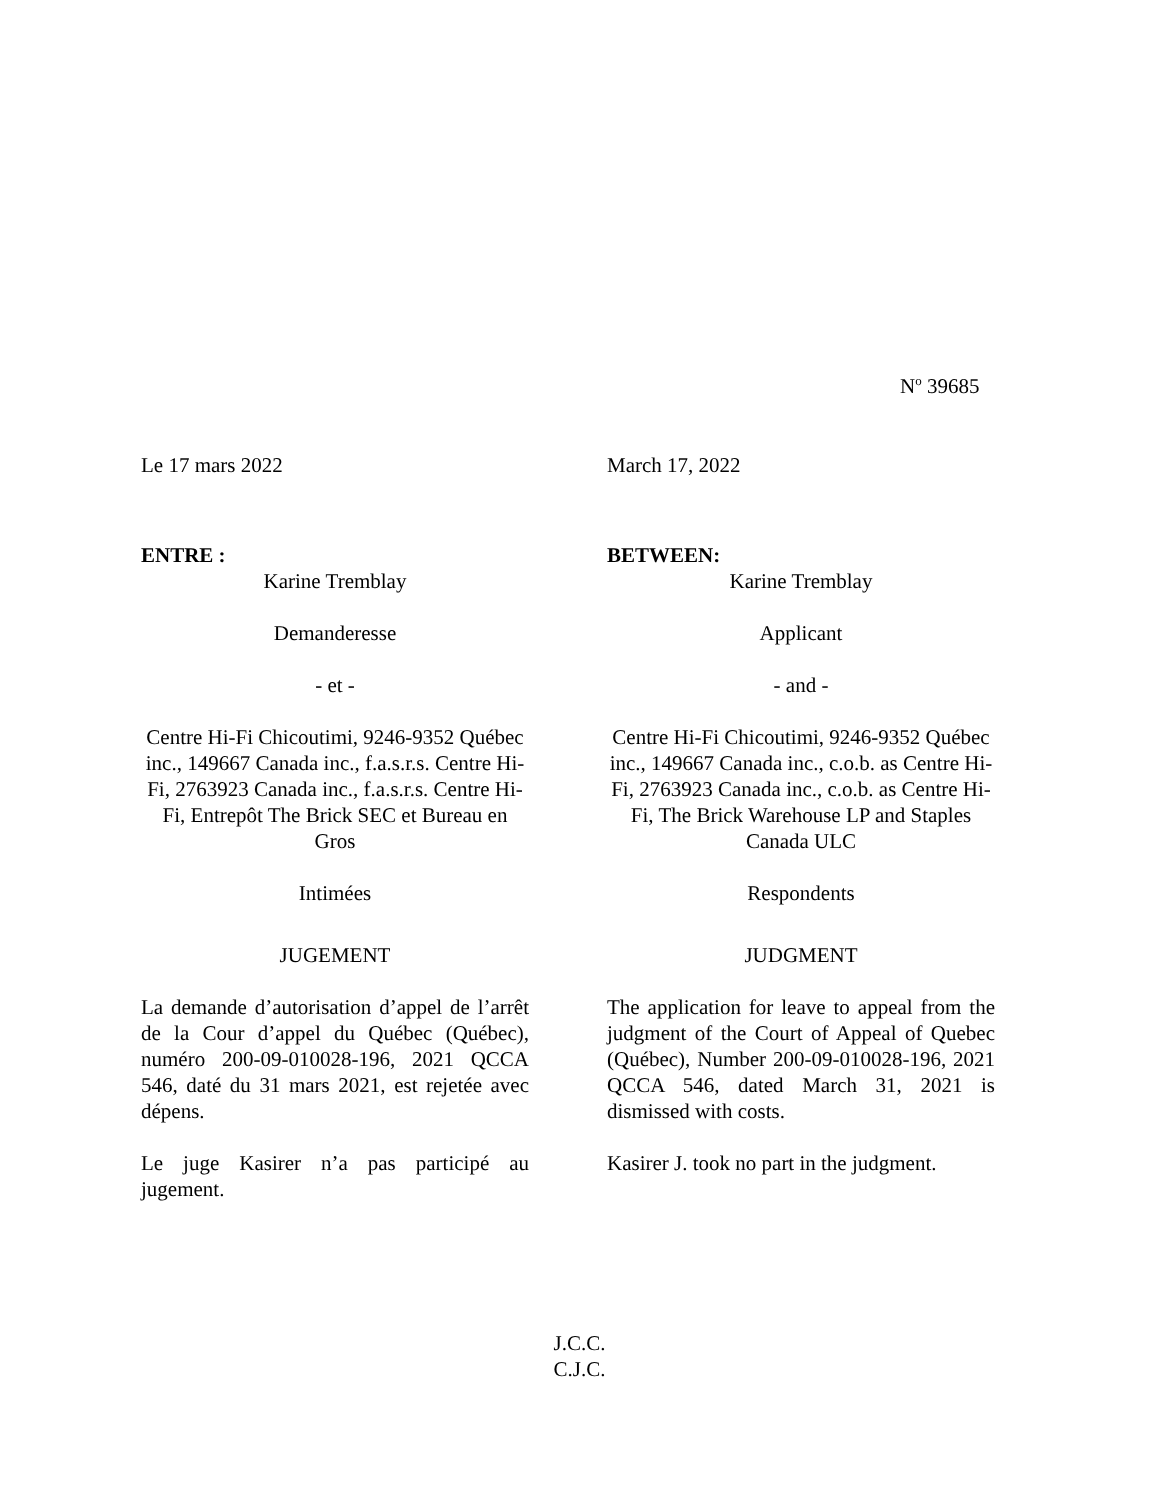N<sup>o</sup> 39685
Le 17 mars 2022
ENTRE :
Karine Tremblay
Demanderesse
- et -
Centre Hi-Fi Chicoutimi, 9246-9352 Québec inc., 149667 Canada inc., f.a.s.r.s. Centre Hi-Fi, 2763923 Canada inc., f.a.s.r.s. Centre Hi-Fi, Entrepôt The Brick SEC et Bureau en Gros
Intimées
JUGEMENT
La demande d’autorisation d’appel de l’arrêt de la Cour d’appel du Québec (Québec), numéro 200-09-010028-196, 2021 QCCA 546, daté du 31 mars 2021, est rejetée avec dépens.
Le juge Kasirer n’a pas participé au jugement.
March 17, 2022
BETWEEN:
Karine Tremblay
Applicant
- and -
Centre Hi-Fi Chicoutimi, 9246-9352 Québec inc., 149667 Canada inc., c.o.b. as Centre Hi-Fi, 2763923 Canada inc., c.o.b. as Centre Hi-Fi, The Brick Warehouse LP and Staples Canada ULC
Respondents
JUDGMENT
The application for leave to appeal from the judgment of the Court of Appeal of Quebec (Québec), Number 200-09-010028-196, 2021 QCCA 546, dated March 31, 2021 is dismissed with costs.
Kasirer J. took no part in the judgment.
J.C.C.
C.J.C.